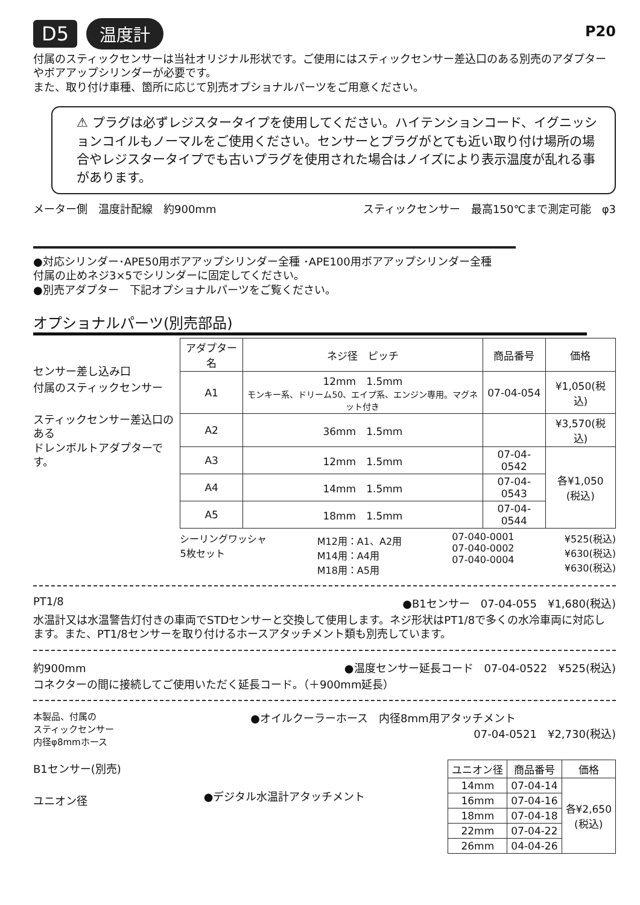D5 温度計
P20
付属のスティックセンサーは当社オリジナル形状です。ご使用にはスティックセンサー差込口のある別売のアダプターやボアアップシリンダーが必要です。
また、取り付け車種、箇所に応じて別売オプショナルパーツをご用意ください。
⚠ プラグは必ずレジスタータイプを使用してください。ハイテンションコード、イグニッションコイルもノーマルをご使用ください。センサーとプラグがとても近い取り付け場所の場合やレジスタータイプでも古いプラグを使用された場合はノイズにより表示温度が乱れる事があります。
メーター側　温度計配線　約900mm スティックセンサー　最高150℃まで測定可能　φ3
●対応シリンダー･APE50用ボアアップシリンダー全種 ･APE100用ボアアップシリンダー全種
付属の止めネジ3×5でシリンダーに固定してください。
●別売アダプター　下記オプショナルパーツをご覧ください。
オプショナルパーツ(別売部品)
センサー差し込み口
付属のスティックセンサー
スティックセンサー差込口のある
ドレンボルトアダプターです。
| アダプター名 | ネジ径 ピッチ | 商品番号 | 価格 |
| --- | --- | --- | --- |
| A1 | 12mm 1.5mm モンキー系、ドリーム50、エイプ系、エンジン専用。マグネット付き | 07-04-054 | ¥1,050(税込) |
| A2 | 36mm 1.5mm | | ¥3,570(税込) |
| A3 | 12mm 1.5mm | 07-04-0542 | 各¥1,050 (税込) |
| A4 | 14mm 1.5mm | 07-04-0543 | |
| A5 | 18mm 1.5mm | 07-04-0544 | |
シーリングワッシャ
5枚セット M12用：A1、A2用
M14用：A4用
M18用：A5用 07-040-0001
07-040-0002
07-040-0004 ¥525(税込)
¥630(税込)
¥630(税込)
PT1/8 ●B1センサー　07-04-055　¥1,680(税込)
水温計又は水温警告灯付きの車両でSTDセンサーと交換して使用します。ネジ形状はPT1/8で多くの水冷車両に対応します。また、PT1/8センサーを取り付けるホースアタッチメント類も別売しています。
約900mm ●温度センサー延長コード　07-04-0522　¥525(税込)
コネクターの間に接続してご使用いただく延長コード。（＋900mm延長）
本製品、付属の
スティックセンサー
内径φ8mmホース ●オイルクーラーホース　内径8mm用アタッチメント
07-04-0521　¥2,730(税込)
B1センサー(別売)
ユニオン径
●デジタル水温計アタッチメント
| ユニオン径 | 商品番号 | 価格 |
| --- | --- | --- |
| 14mm | 07-04-14 | 各¥2,650 (税込) |
| 16mm | 07-04-16 | |
| 18mm | 07-04-18 | |
| 22mm | 07-04-22 | |
| 26mm | 04-04-26 | |